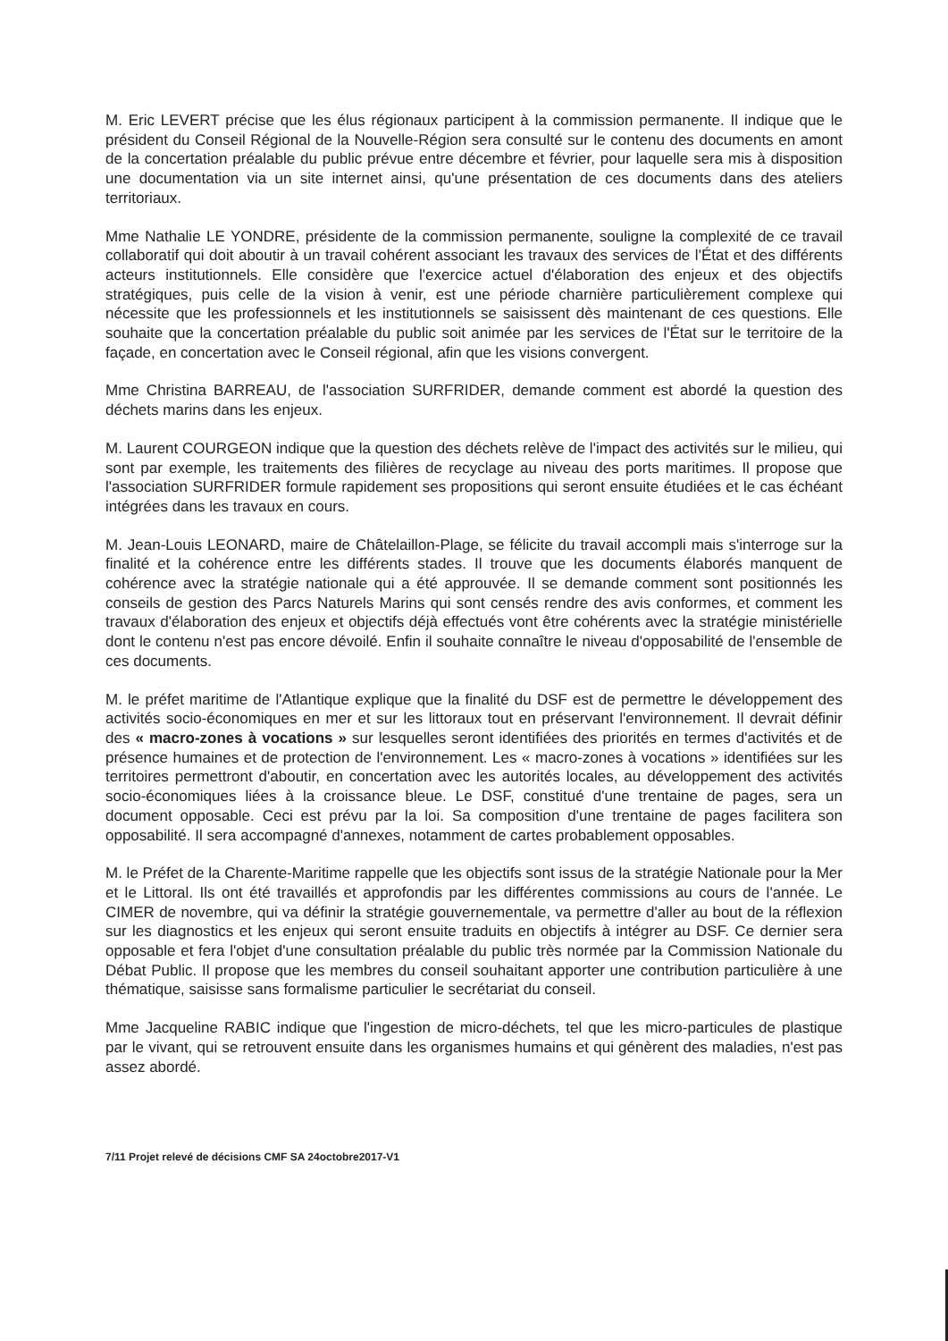M. Eric LEVERT précise que les élus régionaux participent à la commission permanente. Il indique que le président du Conseil Régional de la Nouvelle-Région sera consulté sur le contenu des documents en amont de la concertation préalable du public prévue entre décembre et février, pour laquelle sera mis à disposition une documentation via un site internet ainsi, qu'une présentation de ces documents dans des ateliers territoriaux.
Mme Nathalie LE YONDRE, présidente de la commission permanente, souligne la complexité de ce travail collaboratif qui doit aboutir à un travail cohérent associant les travaux des services de l'État et des différents acteurs institutionnels. Elle considère que l'exercice actuel d'élaboration des enjeux et des objectifs stratégiques, puis celle de la vision à venir, est une période charnière particulièrement complexe qui nécessite que les professionnels et les institutionnels se saisissent dès maintenant de ces questions. Elle souhaite que la concertation préalable du public soit animée par les services de l'État sur le territoire de la façade, en concertation avec le Conseil régional, afin que les visions convergent.
Mme Christina BARREAU, de l'association SURFRIDER, demande comment est abordé la question des déchets marins dans les enjeux.
M. Laurent COURGEON indique que la question des déchets relève de l'impact des activités sur le milieu, qui sont par exemple, les traitements des filières de recyclage au niveau des ports maritimes. Il propose que l'association SURFRIDER formule rapidement ses propositions qui seront ensuite étudiées et le cas échéant intégrées dans les travaux en cours.
M. Jean-Louis LEONARD, maire de Châtelaillon-Plage, se félicite du travail accompli mais s'interroge sur la finalité et la cohérence entre les différents stades. Il trouve que les documents élaborés manquent de cohérence avec la stratégie nationale qui a été approuvée. Il se demande comment sont positionnés les conseils de gestion des Parcs Naturels Marins qui sont censés rendre des avis conformes, et comment les travaux d'élaboration des enjeux et objectifs déjà effectués vont être cohérents avec la stratégie ministérielle dont le contenu n'est pas encore dévoilé. Enfin il souhaite connaître le niveau d'opposabilité de l'ensemble de ces documents.
M. le préfet maritime de l'Atlantique explique que la finalité du DSF est de permettre le développement des activités socio-économiques en mer et sur les littoraux tout en préservant l'environnement. Il devrait définir des « macro-zones à vocations » sur lesquelles seront identifiées des priorités en termes d'activités et de présence humaines et de protection de l'environnement. Les « macro-zones à vocations » identifiées sur les territoires permettront d'aboutir, en concertation avec les autorités locales, au développement des activités socio-économiques liées à la croissance bleue. Le DSF, constitué d'une trentaine de pages, sera un document opposable. Ceci est prévu par la loi. Sa composition d'une trentaine de pages facilitera son opposabilité. Il sera accompagné d'annexes, notamment de cartes probablement opposables.
M. le Préfet de la Charente-Maritime rappelle que les objectifs sont issus de la stratégie Nationale pour la Mer et le Littoral. Ils ont été travaillés et approfondis par les différentes commissions au cours de l'année. Le CIMER de novembre, qui va définir la stratégie gouvernementale, va permettre d'aller au bout de la réflexion sur les diagnostics et les enjeux qui seront ensuite traduits en objectifs à intégrer au DSF. Ce dernier sera opposable et fera l'objet d'une consultation préalable du public très normée par la Commission Nationale du Débat Public. Il propose que les membres du conseil souhaitant apporter une contribution particulière à une thématique, saisisse sans formalisme particulier le secrétariat du conseil.
Mme Jacqueline RABIC indique que l'ingestion de micro-déchets, tel que les micro-particules de plastique par le vivant, qui se retrouvent ensuite dans les organismes humains et qui génèrent des maladies, n'est pas assez abordé.
7/11 Projet relevé de décisions CMF SA 24octobre2017-V1